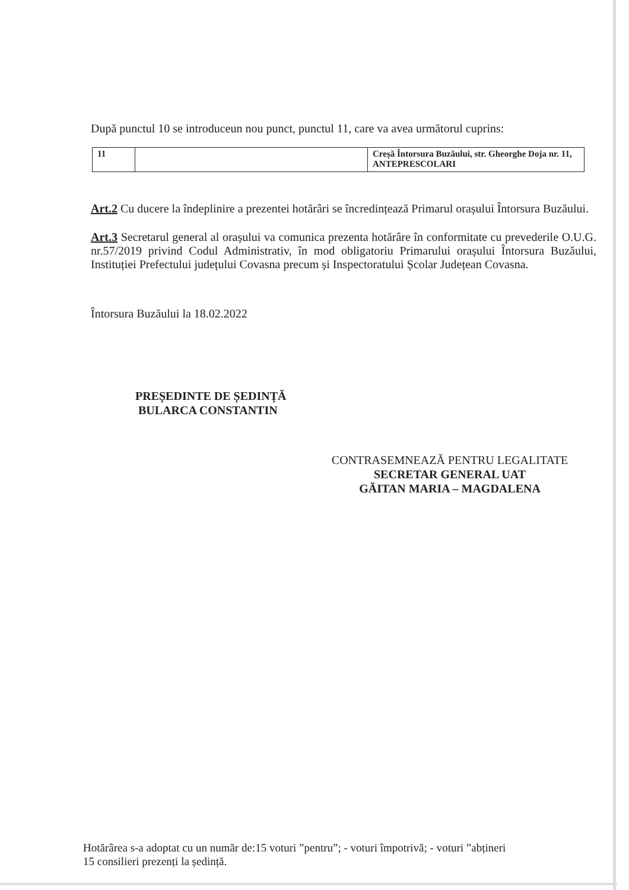După punctul 10 se introduceun nou punct, punctul 11, care va avea următorul cuprins:
| 11 | | Creșă Întorsura Buzăului, str. Gheorghe Doja nr. 11, ANTEPRESCOLARI |
Art.2 Cu ducere la îndeplinire a prezentei hotărâri se încredințează Primarul orașului Întorsura Buzăului.
Art.3 Secretarul general al orașului va comunica prezenta hotărâre în conformitate cu prevederile O.U.G. nr.57/2019 privind Codul Administrativ, în mod obligatoriu Primarului orașului Întorsura Buzăului, Instituției Prefectului județului Covasna precum și Inspectoratului Școlar Județean Covasna.
Întorsura Buzăului la 18.02.2022
PREȘEDINTE DE ȘEDINȚĂ
BULARCA CONSTANTIN
CONTRASEMNEAZĂ PENTRU LEGALITATE
SECRETAR GENERAL UAT
GĂITAN MARIA – MAGDALENA
Hotărârea s-a adoptat cu un număr de:15 voturi ”pentru”; - voturi împotrivă; - voturi ”abțineri
15 consilieri prezenți la ședință.